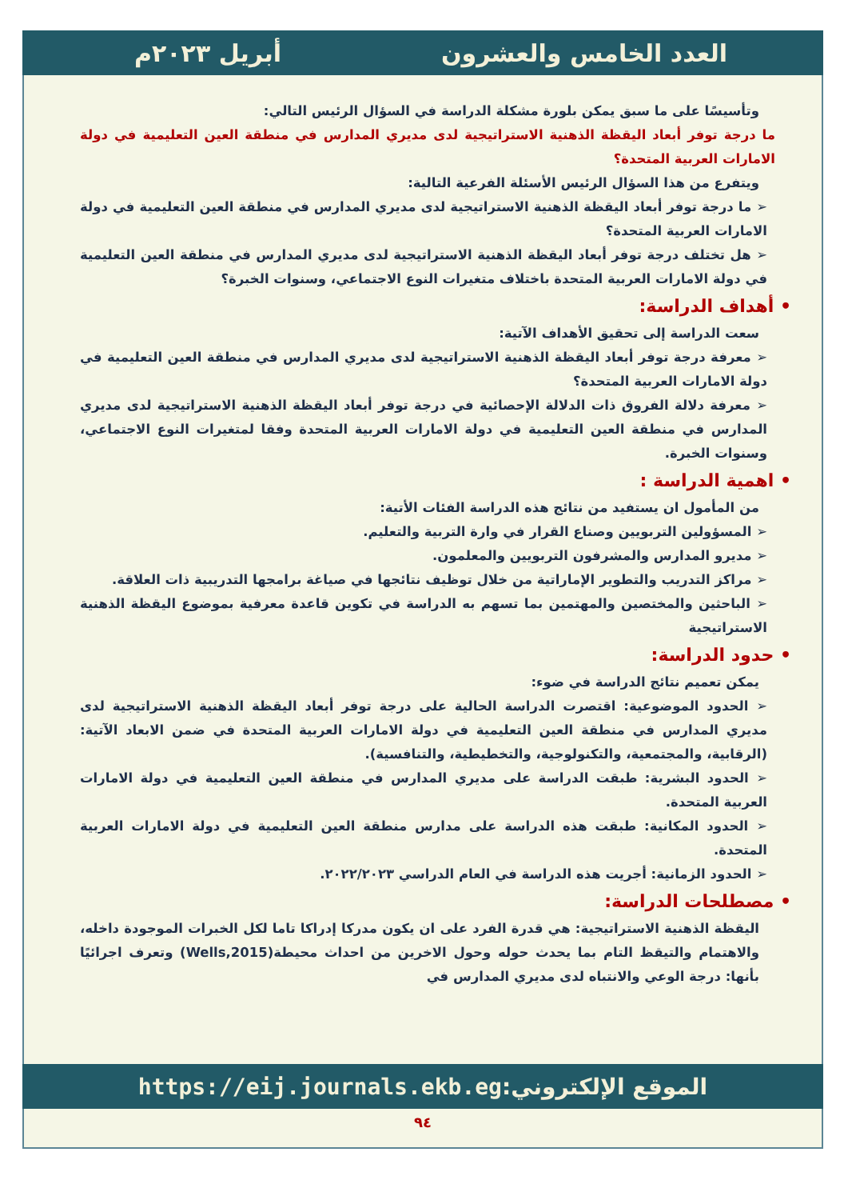العدد الخامس والعشرون أبريل ٢٠٢٣م
وتأسيسًا على ما سبق يمكن بلورة مشكلة الدراسة في السؤال الرئيس التالي:
ما درجة توفر أبعاد اليقظة الذهنية الاستراتيجية لدى مديري المدارس في منطقة العين التعليمية في دولة الامارات العربية المتحدة؟
ويتفرع من هذا السؤال الرئيس الأسئلة الفرعية التالية:
➢ ما درجة توفر أبعاد اليقظة الذهنية الاستراتيجية لدى مديري المدارس في منطقة العين التعليمية في دولة الامارات العربية المتحدة؟
➢ هل تختلف درجة توفر أبعاد اليقظة الذهنية الاستراتيجية لدى مديري المدارس في منطقة العين التعليمية في دولة الامارات العربية المتحدة باختلاف متغيرات النوع الاجتماعي، وسنوات الخبرة؟
• أهداف الدراسة:
سعت الدراسة إلى تحقيق الأهداف الآتية:
➢ معرفة درجة توفر أبعاد اليقظة الذهنية الاستراتيجية لدى مديري المدارس في منطقة العين التعليمية في دولة الامارات العربية المتحدة؟
➢ معرفة دلالة الفروق ذات الدلالة الإحصائية في درجة توفر أبعاد اليقظة الذهنية الاستراتيجية لدى مديري المدارس في منطقة العين التعليمية في دولة الامارات العربية المتحدة وفقا لمتغيرات النوع الاجتماعي، وسنوات الخبرة.
• اهمية الدراسة :
من المأمول ان يستفيد من نتائج هذه الدراسة الفئات الأتية:
➢ المسؤولين التربويين وصناع القرار في وارة التربية والتعليم.
➢ مديرو المدارس والمشرفون التربويين والمعلمون.
➢ مراكز التدريب والتطوير الإماراتية من خلال توظيف نتائجها في صياغة برامجها التدريبية ذات العلاقة.
➢ الباحثين والمختصين والمهتمين بما تسهم به الدراسة في تكوين قاعدة معرفية بموضوع اليقظة الذهنية الاستراتيجية
• حدود الدراسة:
يمكن تعميم نتائج الدراسة في ضوء:
➢ الحدود الموضوعية: اقتصرت الدراسة الحالية على درجة توفر أبعاد اليقظة الذهنية الاستراتيجية لدى مديري المدارس في منطقة العين التعليمية في دولة الامارات العربية المتحدة في ضمن الابعاد الآتية: (الرقابية، والمجتمعية، والتكنولوجية، والتخطيطية، والتنافسية).
➢ الحدود البشرية: طبقت الدراسة على مديري المدارس في منطقة العين التعليمية في دولة الامارات العربية المتحدة.
➢ الحدود المكانية: طبقت هذه الدراسة على مدارس منطقة العين التعليمية في دولة الامارات العربية المتحدة.
➢ الحدود الزمانية: أجريت هذه الدراسة في العام الدراسي ٢٠٢٢/٢٠٢٣.
• مصطلحات الدراسة:
اليقظة الذهنية الاستراتيجية: هي قدرة الفرد على ان يكون مدركا إدراكا تاما لكل الخبرات الموجودة داخله، والاهتمام والتيقظ التام بما يحدث حوله وحول الاخرين من احداث محيطة(Wells,2015) وتعرف اجرائيًا بأنها: درجة الوعي والانتباه لدى مديري المدارس في
الموقع الإلكتروني: https://eij.journals.ekb.eg
٩٤